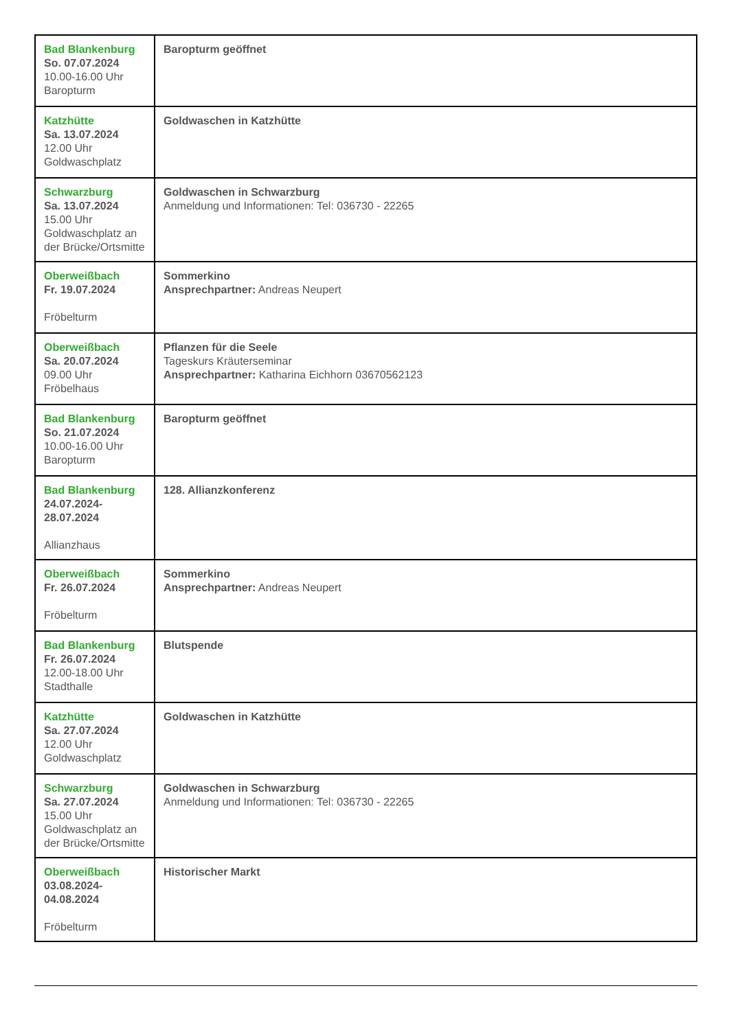| Bad Blankenburg So. 07.07.2024 10.00-16.00 Uhr Baropturm | Baropturm geöffnet |
| Katzhütte Sa. 13.07.2024 12.00 Uhr Goldwaschplatz | Goldwaschen in Katzhütte |
| Schwarzburg Sa. 13.07.2024 15.00 Uhr Goldwaschplatz an der Brücke/Ortsmitte | Goldwaschen in Schwarzburg Anmeldung und Informationen: Tel: 036730 - 22265 |
| Oberweißbach Fr. 19.07.2024 Fröbelturm | Sommerkino Ansprechpartner: Andreas Neupert |
| Oberweißbach Sa. 20.07.2024 09.00 Uhr Fröbelhaus | Pflanzen für die Seele Tageskurs Kräuterseminar Ansprechpartner: Katharina Eichhorn 03670562123 |
| Bad Blankenburg So. 21.07.2024 10.00-16.00 Uhr Baropturm | Baropturm geöffnet |
| Bad Blankenburg 24.07.2024-28.07.2024 Allianzhaus | 128. Allianzkonferenz |
| Oberweißbach Fr. 26.07.2024 Fröbelturm | Sommerkino Ansprechpartner: Andreas Neupert |
| Bad Blankenburg Fr. 26.07.2024 12.00-18.00 Uhr Stadthalle | Blutspende |
| Katzhütte Sa. 27.07.2024 12.00 Uhr Goldwaschplatz | Goldwaschen in Katzhütte |
| Schwarzburg Sa. 27.07.2024 15.00 Uhr Goldwaschplatz an der Brücke/Ortsmitte | Goldwaschen in Schwarzburg Anmeldung und Informationen: Tel: 036730 - 22265 |
| Oberweißbach 03.08.2024-04.08.2024 Fröbelturm | Historischer Markt |